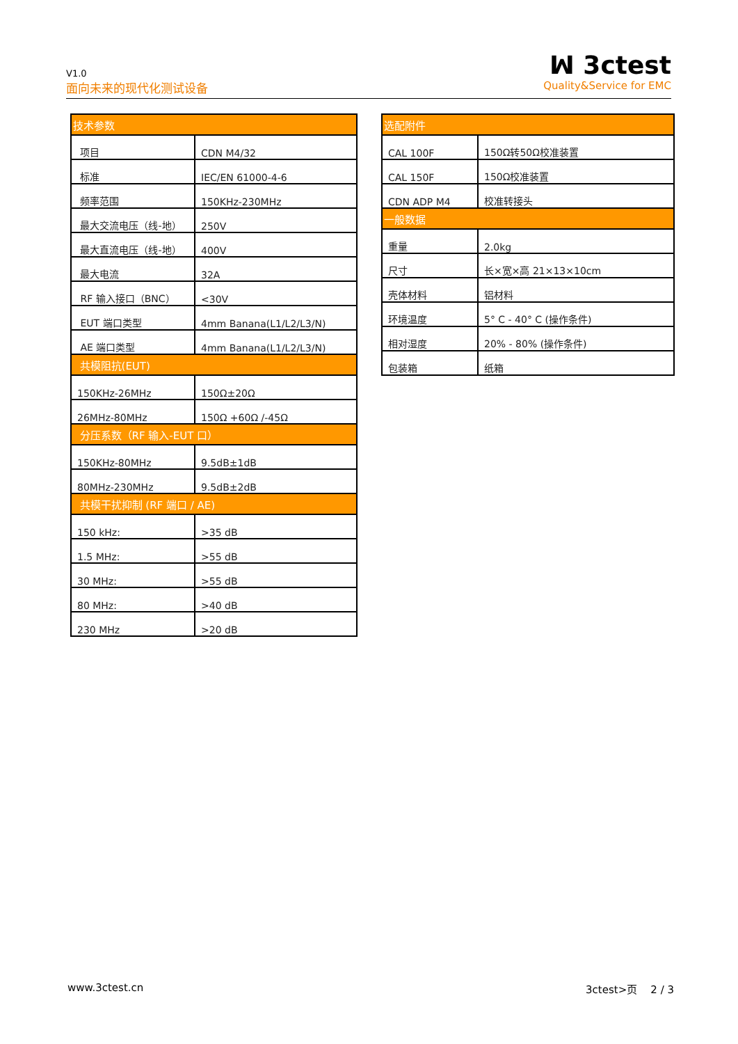V1.0
面向未来的现代化测试设备
ꟽ 3ctest
Quality&Service for EMC
| 技术参数 | |
| 项目 | CDN M4/32 |
| 标准 | IEC/EN 61000-4-6 |
| 频率范围 | 150KHz-230MHz |
| 最大交流电压（线-地） | 250V |
| 最大直流电压（线-地） | 400V |
| 最大电流 | 32A |
| RF 输入接口（BNC） | <30V |
| EUT 端口类型 | 4mm Banana(L1/L2/L3/N) |
| AE 端口类型 | 4mm Banana(L1/L2/L3/N) |
| 共模阻抗(EUT) | |
| 150KHz-26MHz | 150Ω±20Ω |
| 26MHz-80MHz | 150Ω +60Ω /-45Ω |
| 分压系数（RF 输入-EUT 口） | |
| 150KHz-80MHz | 9.5dB±1dB |
| 80MHz-230MHz | 9.5dB±2dB |
| 共模干扰抑制 (RF 端口 / AE) | |
| 150 kHz: | >35 dB |
| 1.5 MHz: | >55 dB |
| 30 MHz: | >55 dB |
| 80 MHz: | >40 dB |
| 230 MHz | >20 dB |
| 选配附件 | |
| CAL 100F | 150Ω转50Ω校准装置 |
| CAL 150F | 150Ω校准装置 |
| CDN ADP M4 | 校准转接头 |
| 一般数据 | |
| 重量 | 2.0kg |
| 尺寸 | 长×宽×高 21×13×10cm |
| 壳体材料 | 铝材料 |
| 环境温度 | 5° C - 40° C (操作条件) |
| 相对湿度 | 20% - 80% (操作条件) |
| 包装箱 | 纸箱 |
www.3ctest.cn 3ctest>页 2 / 3